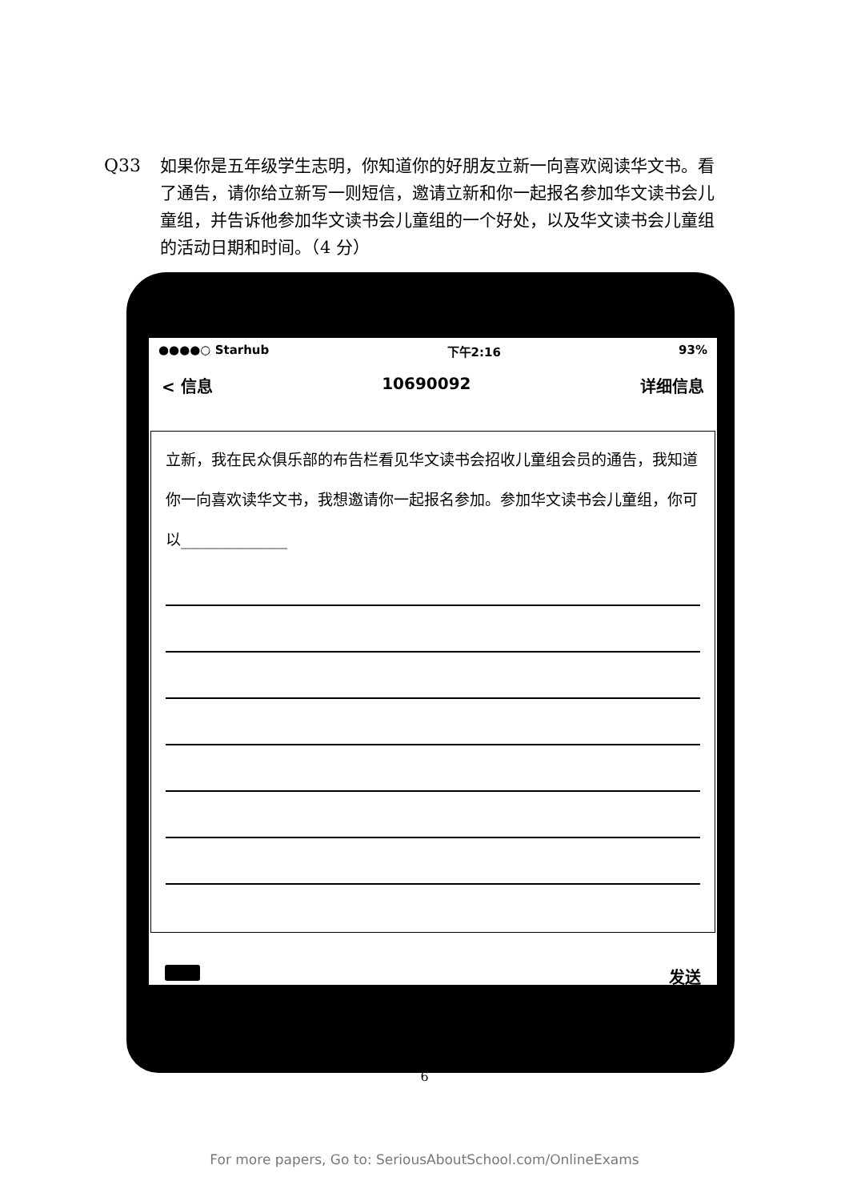Q33 如果你是五年级学生志明，你知道你的好朋友立新一向喜欢阅读华文书。看了通告，请你给立新写一则短信，邀请立新和你一起报名参加华文读书会儿童组，并告诉他参加华文读书会儿童组的一个好处，以及华文读书会儿童组的活动日期和时间。（4 分）
●●●●○ Starhub 下午2:16 93%
< 信息 10690092 详细信息
立新，我在民众俱乐部的布告栏看见华文读书会招收儿童组会员的通告，我知道你一向喜欢读华文书，我想邀请你一起报名参加。参加华文读书会儿童组，你可以______________
发送
6
For more papers, Go to: SeriousAboutSchool.com/OnlineExams